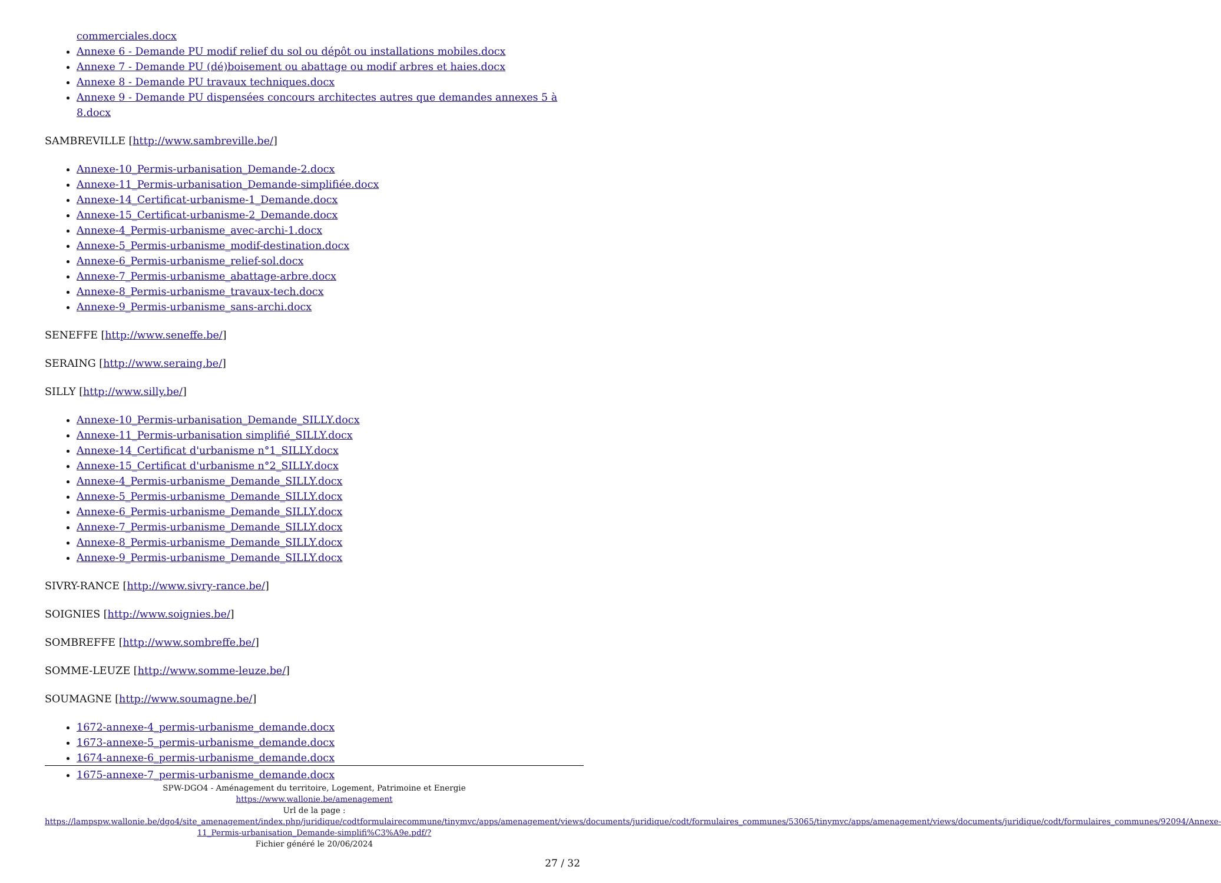commerciales.docx
Annexe 6 - Demande PU modif relief du sol ou dépôt ou installations mobiles.docx
Annexe 7 - Demande PU (dé)boisement ou abattage ou modif arbres et haies.docx
Annexe 8 - Demande PU travaux techniques.docx
Annexe 9 - Demande PU dispensées concours architectes autres que demandes annexes 5 à 8.docx
SAMBREVILLE [http://www.sambreville.be/]
Annexe-10_Permis-urbanisation_Demande-2.docx
Annexe-11_Permis-urbanisation_Demande-simplifiée.docx
Annexe-14_Certificat-urbanisme-1_Demande.docx
Annexe-15_Certificat-urbanisme-2_Demande.docx
Annexe-4_Permis-urbanisme_avec-archi-1.docx
Annexe-5_Permis-urbanisme_modif-destination.docx
Annexe-6_Permis-urbanisme_relief-sol.docx
Annexe-7_Permis-urbanisme_abattage-arbre.docx
Annexe-8_Permis-urbanisme_travaux-tech.docx
Annexe-9_Permis-urbanisme_sans-archi.docx
SENEFFE [http://www.seneffe.be/]
SERAING [http://www.seraing.be/]
SILLY [http://www.silly.be/]
Annexe-10_Permis-urbanisation_Demande_SILLY.docx
Annexe-11_Permis-urbanisation simplifié_SILLY.docx
Annexe-14_Certificat d'urbanisme n°1_SILLY.docx
Annexe-15_Certificat d'urbanisme n°2_SILLY.docx
Annexe-4_Permis-urbanisme_Demande_SILLY.docx
Annexe-5_Permis-urbanisme_Demande_SILLY.docx
Annexe-6_Permis-urbanisme_Demande_SILLY.docx
Annexe-7_Permis-urbanisme_Demande_SILLY.docx
Annexe-8_Permis-urbanisme_Demande_SILLY.docx
Annexe-9_Permis-urbanisme_Demande_SILLY.docx
SIVRY-RANCE [http://www.sivry-rance.be/]
SOIGNIES [http://www.soignies.be/]
SOMBREFFE [http://www.sombreffe.be/]
SOMME-LEUZE [http://www.somme-leuze.be/]
SOUMAGNE [http://www.soumagne.be/]
1672-annexe-4_permis-urbanisme_demande.docx
1673-annexe-5_permis-urbanisme_demande.docx
1674-annexe-6_permis-urbanisme_demande.docx
1675-annexe-7_permis-urbanisme_demande.docx
SPW-DGO4 - Aménagement du territoire, Logement, Patrimoine et Energie
https://www.wallonie.be/amenagement
Url de la page :
https://lampspw.wallonie.be/dgo4/site_amenagement/index.php/juridique/codtformulairecommune/tinymvc/apps/amenagement/views/documents/juridique/codt/formulaires_communes/53065/tinymvc/apps/amenagement/views/documents/juridique/codt/formulaires_communes/92094/Annexe-11_Permis-urbanisation_Demande-simplifi%C3%A9e.pdf/?
Fichier généré le 20/06/2024
27 / 32